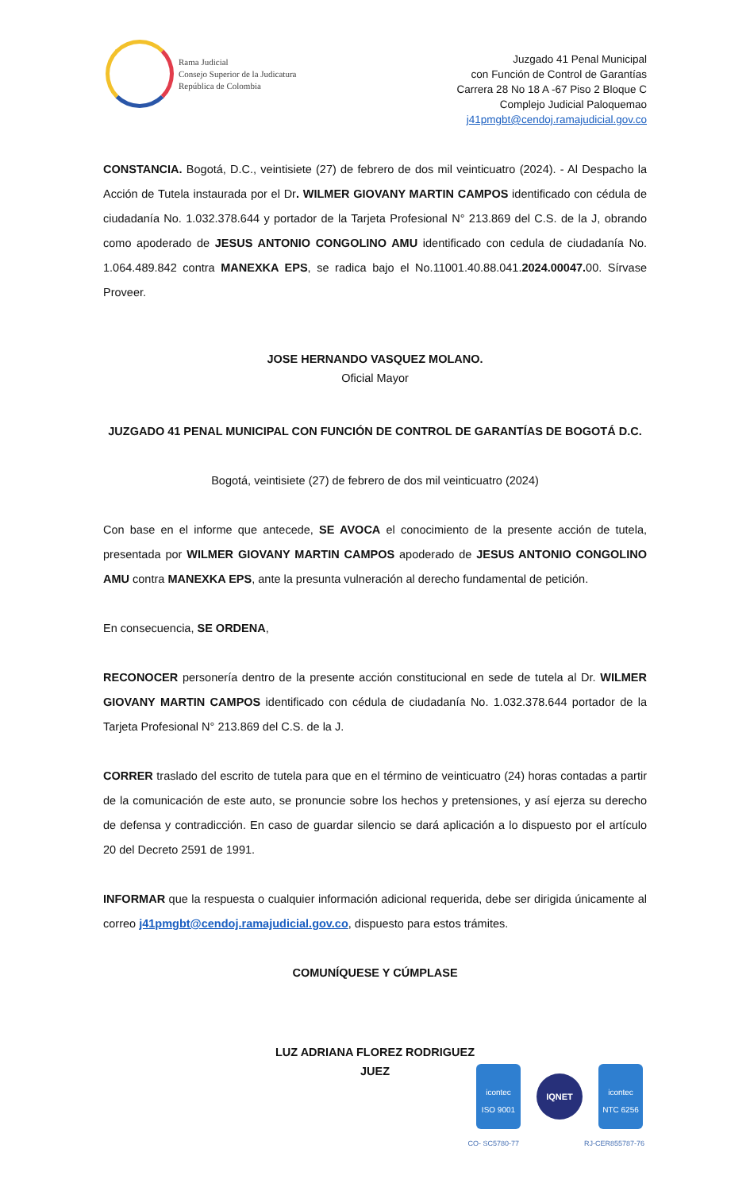Rama Judicial
Consejo Superior de la Judicatura
República de Colombia
Juzgado 41 Penal Municipal
con Función de Control de Garantías
Carrera 28 No 18 A -67 Piso 2 Bloque C
Complejo Judicial Paloquemao
j41pmgbt@cendoj.ramajudicial.gov.co
CONSTANCIA. Bogotá, D.C., veintisiete (27) de febrero de dos mil veinticuatro (2024). - Al Despacho la Acción de Tutela instaurada por el Dr. WILMER GIOVANY MARTIN CAMPOS identificado con cédula de ciudadanía No. 1.032.378.644 y portador de la Tarjeta Profesional N° 213.869 del C.S. de la J, obrando como apoderado de JESUS ANTONIO CONGOLINO AMU identificado con cedula de ciudadanía No. 1.064.489.842 contra MANEXKA EPS, se radica bajo el No.11001.40.88.041.2024.00047. 00. Sírvase Proveer.
JOSE HERNANDO VASQUEZ MOLANO.
Oficial Mayor
JUZGADO 41 PENAL MUNICIPAL CON FUNCIÓN DE CONTROL DE GARANTÍAS DE BOGOTÁ D.C.
Bogotá, veintisiete (27) de febrero de dos mil veinticuatro (2024)
Con base en el informe que antecede, SE AVOCA el conocimiento de la presente acción de tutela, presentada por WILMER GIOVANY MARTIN CAMPOS apoderado de JESUS ANTONIO CONGOLINO AMU contra MANEXKA EPS, ante la presunta vulneración al derecho fundamental de petición.
En consecuencia, SE ORDENA,
RECONOCER personería dentro de la presente acción constitucional en sede de tutela al Dr. WILMER GIOVANY MARTIN CAMPOS identificado con cédula de ciudadanía No. 1.032.378.644 portador de la Tarjeta Profesional N° 213.869 del C.S. de la J.
CORRER traslado del escrito de tutela para que en el término de veinticuatro (24) horas contadas a partir de la comunicación de este auto, se pronuncie sobre los hechos y pretensiones, y así ejerza su derecho de defensa y contradicción. En caso de guardar silencio se dará aplicación a lo dispuesto por el artículo 20 del Decreto 2591 de 1991.
INFORMAR que la respuesta o cualquier información adicional requerida, debe ser dirigida únicamente al correo j41pmgbt@cendoj.ramajudicial.gov.co, dispuesto para estos trámites.
COMUNÍQUESE Y CÚMPLASE
LUZ ADRIANA FLOREZ RODRIGUEZ
JUEZ
icontec
ISO 9001
IQNET
icontec
NTC 6256
CO- SC5780-77 RJ-CER855787-76